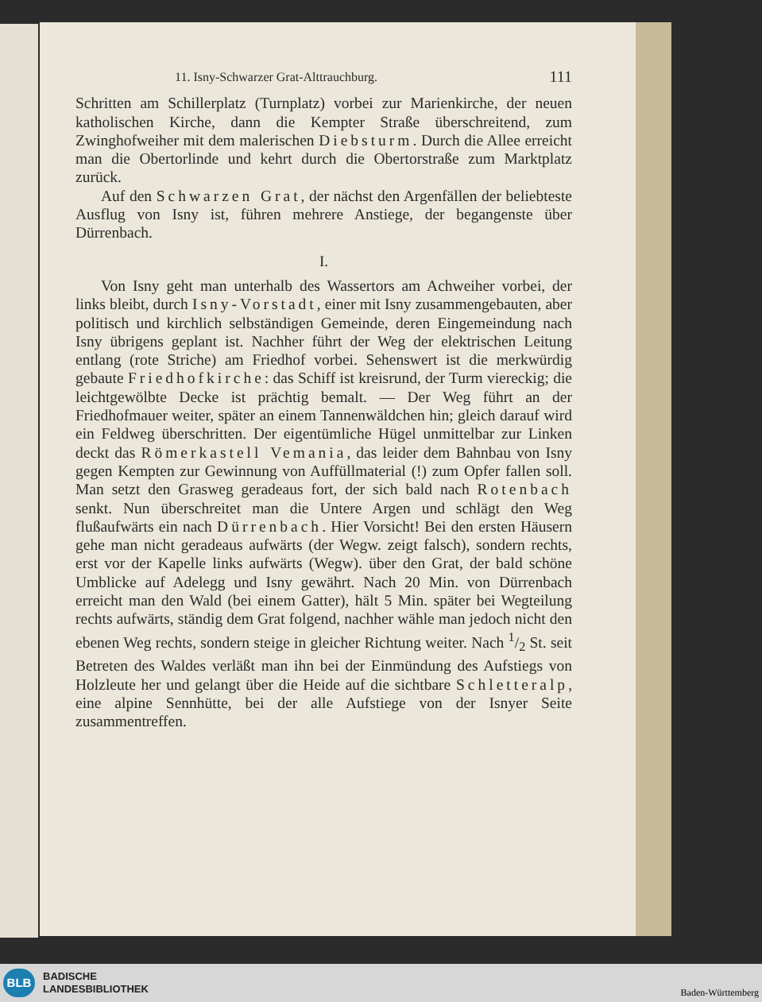11. Isny-Schwarzer Grat-Alttrauchburg. 111
Schritten am Schillerplatz (Turnplatz) vorbei zur Marienkirche, der neuen katholischen Kirche, dann die Kempter Straße überschreitend, zum Zwinghofweiher mit dem malerischen Diebsturm. Durch die Allee erreicht man die Obertorlinde und kehrt durch die Obertorstraße zum Marktplatz zurück.
Auf den Schwarzen Grat, der nächst den Argenfällen der beliebteste Ausflug von Isny ist, führen mehrere Anstiege, der begangenste über Dürrenbach.
I.
Von Isny geht man unterhalb des Wassertors am Achweiher vorbei, der links bleibt, durch Isny-Vorstadt, einer mit Isny zusammengebauten, aber politisch und kirchlich selbständigen Gemeinde, deren Eingemeindung nach Isny übrigens geplant ist. Nachher führt der Weg der elektrischen Leitung entlang (rote Striche) am Friedhof vorbei. Sehenswert ist die merkwürdig gebaute Friedhofkirche: das Schiff ist kreisrund, der Turm viereckig; die leichtgewölbte Decke ist prächtig bemalt. — Der Weg führt an der Friedhofmauer weiter, später an einem Tannenwäldchen hin; gleich darauf wird ein Feldweg überschritten. Der eigentümliche Hügel unmittelbar zur Linken deckt das Römerkastell Vemania, das leider dem Bahnbau von Isny gegen Kempten zur Gewinnung von Auffüllmaterial (!) zum Opfer fallen soll. Man setzt den Grasweg geradeaus fort, der sich bald nach Rotenbach senkt. Nun überschreitet man die Untere Argen und schlägt den Weg flußaufwärts ein nach Dürrenbach. Hier Vorsicht! Bei den ersten Häusern gehe man nicht geradeaus aufwärts (der Wegw. zeigt falsch), sondern rechts, erst vor der Kapelle links aufwärts (Wegw). über den Grat, der bald schöne Umblicke auf Adelegg und Isny gewährt. Nach 20 Min. von Dürrenbach erreicht man den Wald (bei einem Gatter), hält 5 Min. später bei Wegteilung rechts aufwärts, ständig dem Grat folgend, nachher wähle man jedoch nicht den ebenen Weg rechts, sondern steige in gleicher Richtung weiter. Nach 1/2 St. seit Betreten des Waldes verläßt man ihn bei der Einmündung des Aufstiegs von Holzleute her und gelangt über die Heide auf die sichtbare Schletteralp, eine alpine Sennhütte, bei der alle Aufstiege von der Isnyer Seite zusammentreffen.
BLB
BADISCHE
LANDESBIBLIOTHEK
Baden-Württemberg